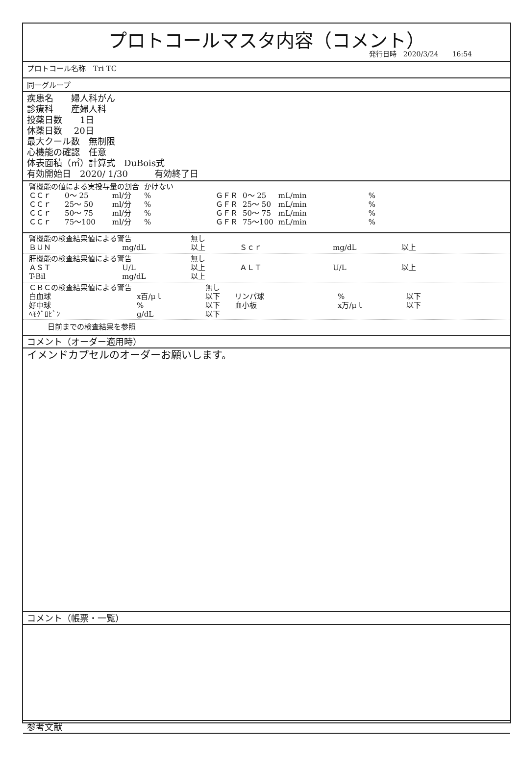プロトコールマスタ内容（コメント）
発行日時　2020/3/24　　16:54
プロトコール名称　Tri TC
同一グループ
疾患名　　婦人科がん
診療科　　産婦人科
投薬日数　　1日
休薬日数　 20日
最大クール数　無制限
心機能の確認　任意
体表面積（㎡）計算式　DuBois式
有効開始日　2020/ 1/30　　　有効終了日
| 腎機能の値による実投与量の割合 | | | かけない | | | | |
| ＣＣｒ | 0～ 25 | ml/分 | % | ＧＦＲ | 0～ 25 | mL/min | % |
| ＣＣｒ | 25～ 50 | ml/分 | % | ＧＦＲ | 25～ 50 | mL/min | % |
| ＣＣｒ | 50～ 75 | ml/分 | % | ＧＦＲ | 50～ 75 | mL/min | % |
| ＣＣｒ | 75～100 | ml/分 | % | ＧＦＲ | 75～100 | mL/min | % |
| 腎機能の検査結果値による警告 | | 無し | | | |
| ＢＵＮ | mg/dL | 以上 | Ｓｃｒ | mg/dL | 以上 |
| 肝機能の検査結果値による警告 | | 無し | | | |
| ＡＳＴ | U/L | 以上 | ＡＬＴ | U/L | 以上 |
| T-Bil | mg/dL | 以上 | | | |
| ＣＢＣの検査結果値による警告 | | 無し | | | |
| 白血球 | x百/μｌ | 以下 | リンパ球 | % | 以下 |
| 好中球 | % | 以下 | 血小板 | x万/μｌ | 以下 |
| ﾍﾓｸﾞﾛﾋﾞﾝ | g/dL | 以下 | | | |
日前までの検査結果を参照
コメント（オーダー適用時）
イメンドカプセルのオーダーお願いします。
コメント（帳票・一覧）
参考文献